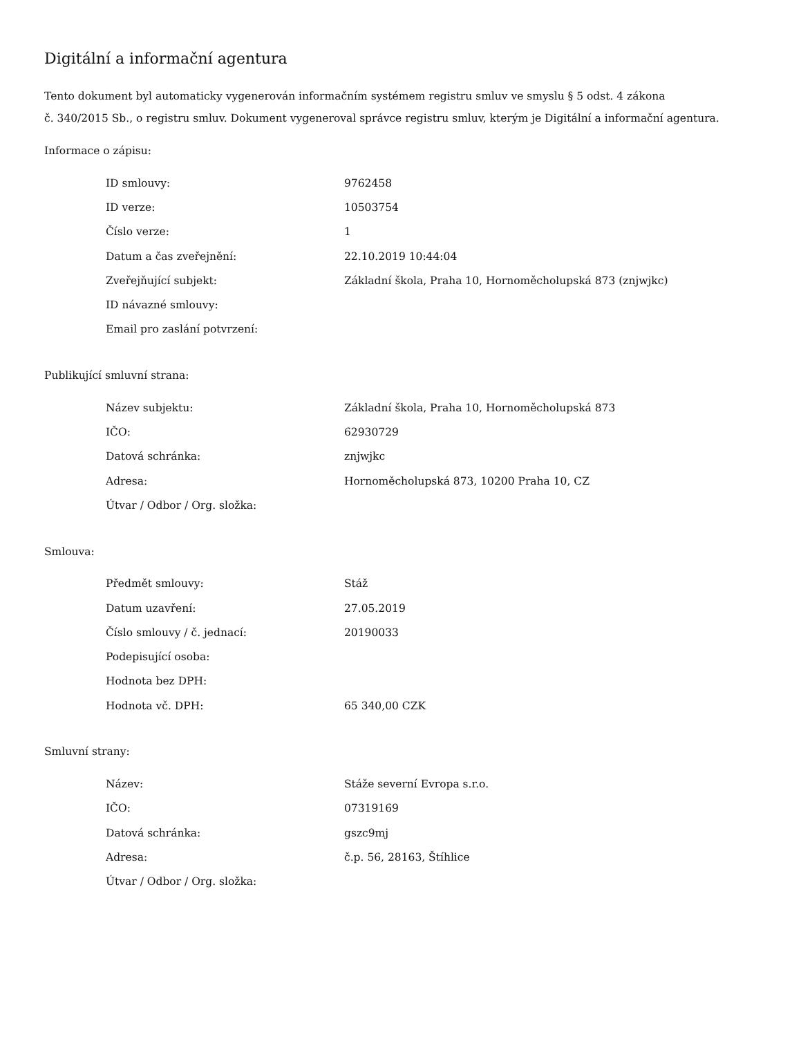Digitální a informační agentura
Tento dokument byl automaticky vygenerován informačním systémem registru smluv ve smyslu § 5 odst. 4 zákona
č. 340/2015 Sb., o registru smluv. Dokument vygeneroval správce registru smluv, kterým je Digitální a informační agentura.
Informace o zápisu:
| ID smlouvy: | 9762458 |
| ID verze: | 10503754 |
| Číslo verze: | 1 |
| Datum a čas zveřejnění: | 22.10.2019 10:44:04 |
| Zveřejňující subjekt: | Základní škola, Praha 10, Hornoměcholupská 873 (znjwjkc) |
| ID návazné smlouvy: | |
| Email pro zaslání potvrzení: | |
Publikující smluvní strana:
| Název subjektu: | Základní škola, Praha 10, Hornoměcholupská 873 |
| IČO: | 62930729 |
| Datová schránka: | znjwjkc |
| Adresa: | Hornoměcholupská 873, 10200 Praha 10, CZ |
| Útvar / Odbor / Org. složka: | |
Smlouva:
| Předmět smlouvy: | Stáž |
| Datum uzavření: | 27.05.2019 |
| Číslo smlouvy / č. jednací: | 20190033 |
| Podepisující osoba: | |
| Hodnota bez DPH: | |
| Hodnota vč. DPH: | 65 340,00 CZK |
Smluvní strany:
| Název: | Stáže severní Evropa s.r.o. |
| IČO: | 07319169 |
| Datová schránka: | gszc9mj |
| Adresa: | č.p. 56, 28163, Štíhlice |
| Útvar / Odbor / Org. složka: | |